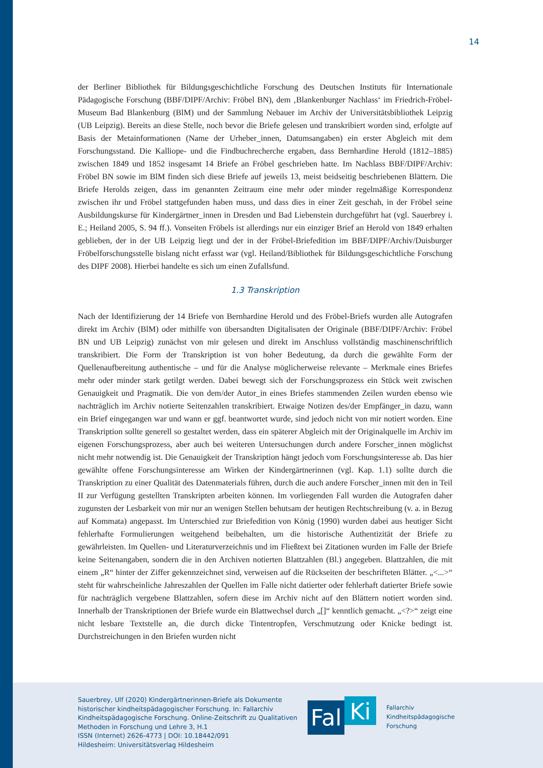14
der Berliner Bibliothek für Bildungsgeschichtliche Forschung des Deutschen Instituts für Internationale Pädagogische Forschung (BBF/DIPF/Archiv: Fröbel BN), dem ‚Blankenburger Nachlass‘ im Friedrich-Fröbel-Museum Bad Blankenburg (BlM) und der Sammlung Nebauer im Archiv der Universitätsbibliothek Leipzig (UB Leipzig). Bereits an diese Stelle, noch bevor die Briefe gelesen und transkribiert worden sind, erfolgte auf Basis der Metainformationen (Name der Urheber_innen, Datumsangaben) ein erster Abgleich mit dem Forschungsstand. Die Kalliope- und die Findbuchrecherche ergaben, dass Bernhardine Herold (1812–1885) zwischen 1849 und 1852 insgesamt 14 Briefe an Fröbel geschrieben hatte. Im Nachlass BBF/DIPF/Archiv: Fröbel BN sowie im BlM finden sich diese Briefe auf jeweils 13, meist beidseitig beschriebenen Blättern. Die Briefe Herolds zeigen, dass im genannten Zeitraum eine mehr oder minder regelmäßige Korrespondenz zwischen ihr und Fröbel stattgefunden haben muss, und dass dies in einer Zeit geschah, in der Fröbel seine Ausbildungskurse für Kindergärtner_innen in Dresden und Bad Liebenstein durchgeführt hat (vgl. Sauerbrey i. E.; Heiland 2005, S. 94 ff.). Vonseiten Fröbels ist allerdings nur ein einziger Brief an Herold von 1849 erhalten geblieben, der in der UB Leipzig liegt und der in der Fröbel-Briefedition im BBF/DIPF/Archiv/Duisburger Fröbelforschungsstelle bislang nicht erfasst war (vgl. Heiland/Bibliothek für Bildungsgeschichtliche Forschung des DIPF 2008). Hierbei handelte es sich um einen Zufallsfund.
1.3 Transkription
Nach der Identifizierung der 14 Briefe von Bernhardine Herold und des Fröbel-Briefs wurden alle Autografen direkt im Archiv (BlM) oder mithilfe von übersandten Digitalisaten der Originale (BBF/DIPF/Archiv: Fröbel BN und UB Leipzig) zunächst von mir gelesen und direkt im Anschluss vollständig maschinenschriftlich transkribiert. Die Form der Transkription ist von hoher Bedeutung, da durch die gewählte Form der Quellenaufbereitung authentische – und für die Analyse möglicherweise relevante – Merkmale eines Briefes mehr oder minder stark getilgt werden. Dabei bewegt sich der Forschungsprozess ein Stück weit zwischen Genauigkeit und Pragmatik. Die von dem/der Autor_in eines Briefes stammenden Zeilen wurden ebenso wie nachträglich im Archiv notierte Seitenzahlen transkribiert. Etwaige Notizen des/der Empfänger_in dazu, wann ein Brief eingegangen war und wann er ggf. beantwortet wurde, sind jedoch nicht von mir notiert worden. Eine Transkription sollte generell so gestaltet werden, dass ein späterer Abgleich mit der Originalquelle im Archiv im eigenen Forschungsprozess, aber auch bei weiteren Untersuchungen durch andere Forscher_innen möglichst nicht mehr notwendig ist. Die Genauigkeit der Transkription hängt jedoch vom Forschungsinteresse ab. Das hier gewählte offene Forschungsinteresse am Wirken der Kindergärtnerinnen (vgl. Kap. 1.1) sollte durch die Transkription zu einer Qualität des Datenmaterials führen, durch die auch andere Forscher_innen mit den in Teil II zur Verfügung gestellten Transkripten arbeiten können. Im vorliegenden Fall wurden die Autografen daher zugunsten der Lesbarkeit von mir nur an wenigen Stellen behutsam der heutigen Rechtschreibung (v. a. in Bezug auf Kommata) angepasst. Im Unterschied zur Briefedition von König (1990) wurden dabei aus heutiger Sicht fehlerhafte Formulierungen weitgehend beibehalten, um die historische Authentizität der Briefe zu gewährleisten. Im Quellen- und Literaturverzeichnis und im Fließtext bei Zitationen wurden im Falle der Briefe keine Seitenangaben, sondern die in den Archiven notierten Blattzahlen (Bl.) angegeben. Blattzahlen, die mit einem „R“ hinter der Ziffer gekennzeichnet sind, verweisen auf die Rückseiten der beschrifteten Blätter. „<...>“ steht für wahrscheinliche Jahreszahlen der Quellen im Falle nicht datierter oder fehlerhaft datierter Briefe sowie für nachträglich vergebene Blattzahlen, sofern diese im Archiv nicht auf den Blättern notiert worden sind. Innerhalb der Transkriptionen der Briefe wurde ein Blattwechsel durch „[]“ kenntlich gemacht. „<?>“ zeigt eine nicht lesbare Textstelle an, die durch dicke Tintentropfen, Verschmutzung oder Knicke bedingt ist. Durchstreichungen in den Briefen wurden nicht
Sauerbrey, Ulf (2020) Kindergärtnerinnen-Briefe als Dokumente
historischer kindheitspädagogischer Forschung. In: Fallarchiv
Kindheitspädagogische Forschung. Online-Zeitschrift zu Qualitativen
Methoden in Forschung und Lehre 3, H.1
ISSN (Internet) 2626-4773 | DOI: 10.18442/091
Hildesheim: Universitätsverlag Hildesheim
Fal Ki
Fallarchiv
Kindheitspädagogische
Forschung